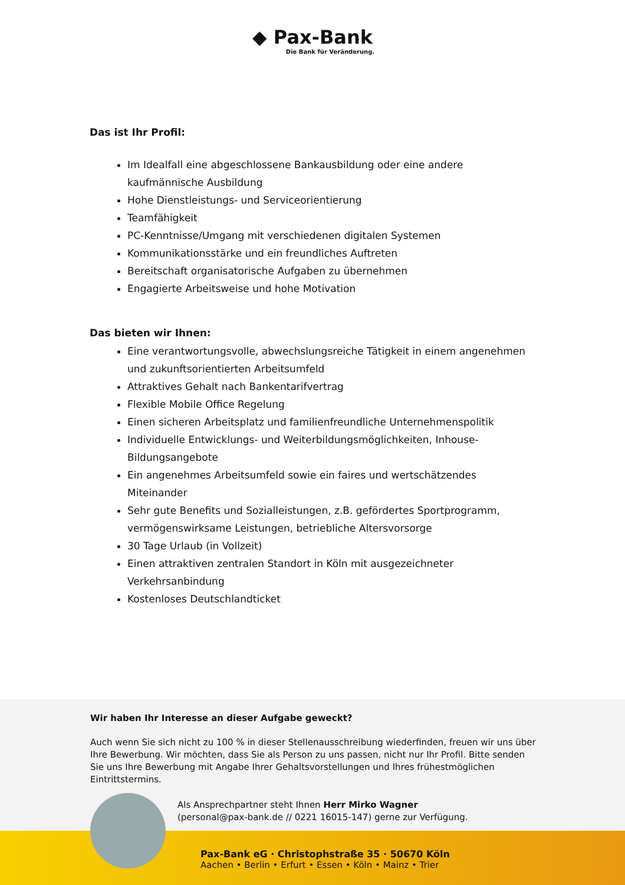◆ Pax-Bank
Die Bank für Veränderung.
Das ist Ihr Profil:
Im Idealfall eine abgeschlossene Bankausbildung oder eine andere kaufmännische Ausbildung
Hohe Dienstleistungs- und Serviceorientierung
Teamfähigkeit
PC-Kenntnisse/Umgang mit verschiedenen digitalen Systemen
Kommunikationsstärke und ein freundliches Auftreten
Bereitschaft organisatorische Aufgaben zu übernehmen
Engagierte Arbeitsweise und hohe Motivation
Das bieten wir Ihnen:
Eine verantwortungsvolle, abwechslungsreiche Tätigkeit in einem angenehmen und zukunftsorientierten Arbeitsumfeld
Attraktives Gehalt nach Bankentarifvertrag
Flexible Mobile Office Regelung
Einen sicheren Arbeitsplatz und familienfreundliche Unternehmenspolitik
Individuelle Entwicklungs- und Weiterbildungsmöglichkeiten, Inhouse-Bildungsangebote
Ein angenehmes Arbeitsumfeld sowie ein faires und wertschätzendes Miteinander
Sehr gute Benefits und Sozialleistungen, z.B. gefördertes Sportprogramm, vermögenswirksame Leistungen, betriebliche Altersvorsorge
30 Tage Urlaub (in Vollzeit)
Einen attraktiven zentralen Standort in Köln mit ausgezeichneter Verkehrsanbindung
Kostenloses Deutschlandticket
Pax-Bank eG · Christophstraße 35 · 50670 Köln
Aachen • Berlin • Erfurt • Essen • Köln • Mainz • Trier
Wir haben Ihr Interesse an dieser Aufgabe geweckt?
Auch wenn Sie sich nicht zu 100 % in dieser Stellenausschreibung wiederfinden, freuen wir uns über Ihre Bewerbung. Wir möchten, dass Sie als Person zu uns passen, nicht nur Ihr Profil. Bitte senden Sie uns Ihre Bewerbung mit Angabe Ihrer Gehaltsvorstellungen und Ihres frühestmöglichen Eintrittstermins.
Als Ansprechpartner steht Ihnen Herr Mirko Wagner
(personal@pax-bank.de // 0221 16015-147) gerne zur Verfügung.